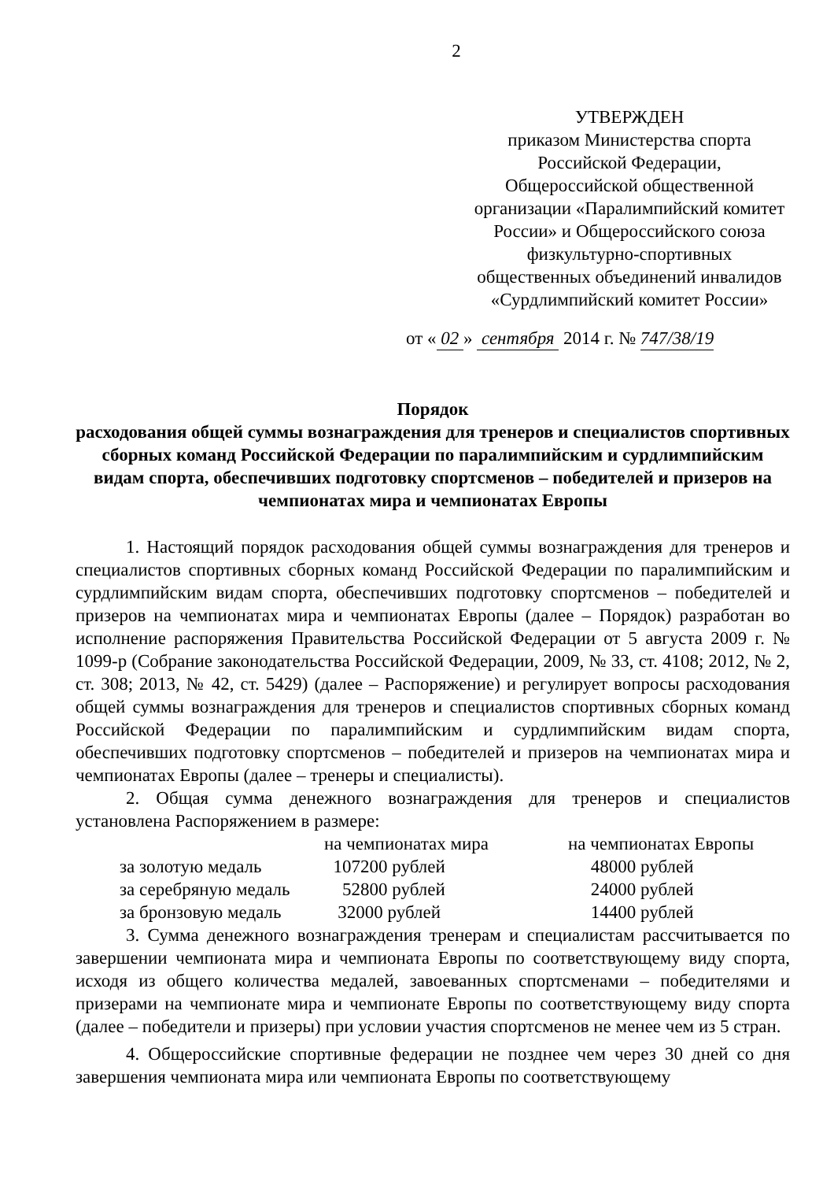2
УТВЕРЖДЕН
приказом Министерства спорта Российской Федерации, Общероссийской общественной организации «Паралимпийский комитет России» и Общероссийского союза физкультурно-спортивных общественных объединений инвалидов «Сурдлимпийский комитет России»
от « 02 » сентября 2014 г. № 747/38/19
Порядок
расходования общей суммы вознаграждения для тренеров и специалистов спортивных сборных команд Российской Федерации по паралимпийским и сурдлимпийским видам спорта, обеспечивших подготовку спортсменов – победителей и призеров на чемпионатах мира и чемпионатах Европы
1. Настоящий порядок расходования общей суммы вознаграждения для тренеров и специалистов спортивных сборных команд Российской Федерации по паралимпийским и сурдлимпийским видам спорта, обеспечивших подготовку спортсменов – победителей и призеров на чемпионатах мира и чемпионатах Европы (далее – Порядок) разработан во исполнение распоряжения Правительства Российской Федерации от 5 августа 2009 г. № 1099-р (Собрание законодательства Российской Федерации, 2009, № 33, ст. 4108; 2012, № 2, ст. 308; 2013, № 42, ст. 5429) (далее – Распоряжение) и регулирует вопросы расходования общей суммы вознаграждения для тренеров и специалистов спортивных сборных команд Российской Федерации по паралимпийским и сурдлимпийским видам спорта, обеспечивших подготовку спортсменов – победителей и призеров на чемпионатах мира и чемпионатах Европы (далее – тренеры и специалисты).
2. Общая сумма денежного вознаграждения для тренеров и специалистов установлена Распоряжением в размере:
| | на чемпионатах мира | на чемпионатах Европы |
| за золотую медаль | 107200 рублей | 48000 рублей |
| за серебряную медаль | 52800 рублей | 24000 рублей |
| за бронзовую медаль | 32000 рублей | 14400 рублей |
3. Сумма денежного вознаграждения тренерам и специалистам рассчитывается по завершении чемпионата мира и чемпионата Европы по соответствующему виду спорта, исходя из общего количества медалей, завоеванных спортсменами – победителями и призерами на чемпионате мира и чемпионате Европы по соответствующему виду спорта (далее – победители и призеры) при условии участия спортсменов не менее чем из 5 стран.
4. Общероссийские спортивные федерации не позднее чем через 30 дней со дня завершения чемпионата мира или чемпионата Европы по соответствующему